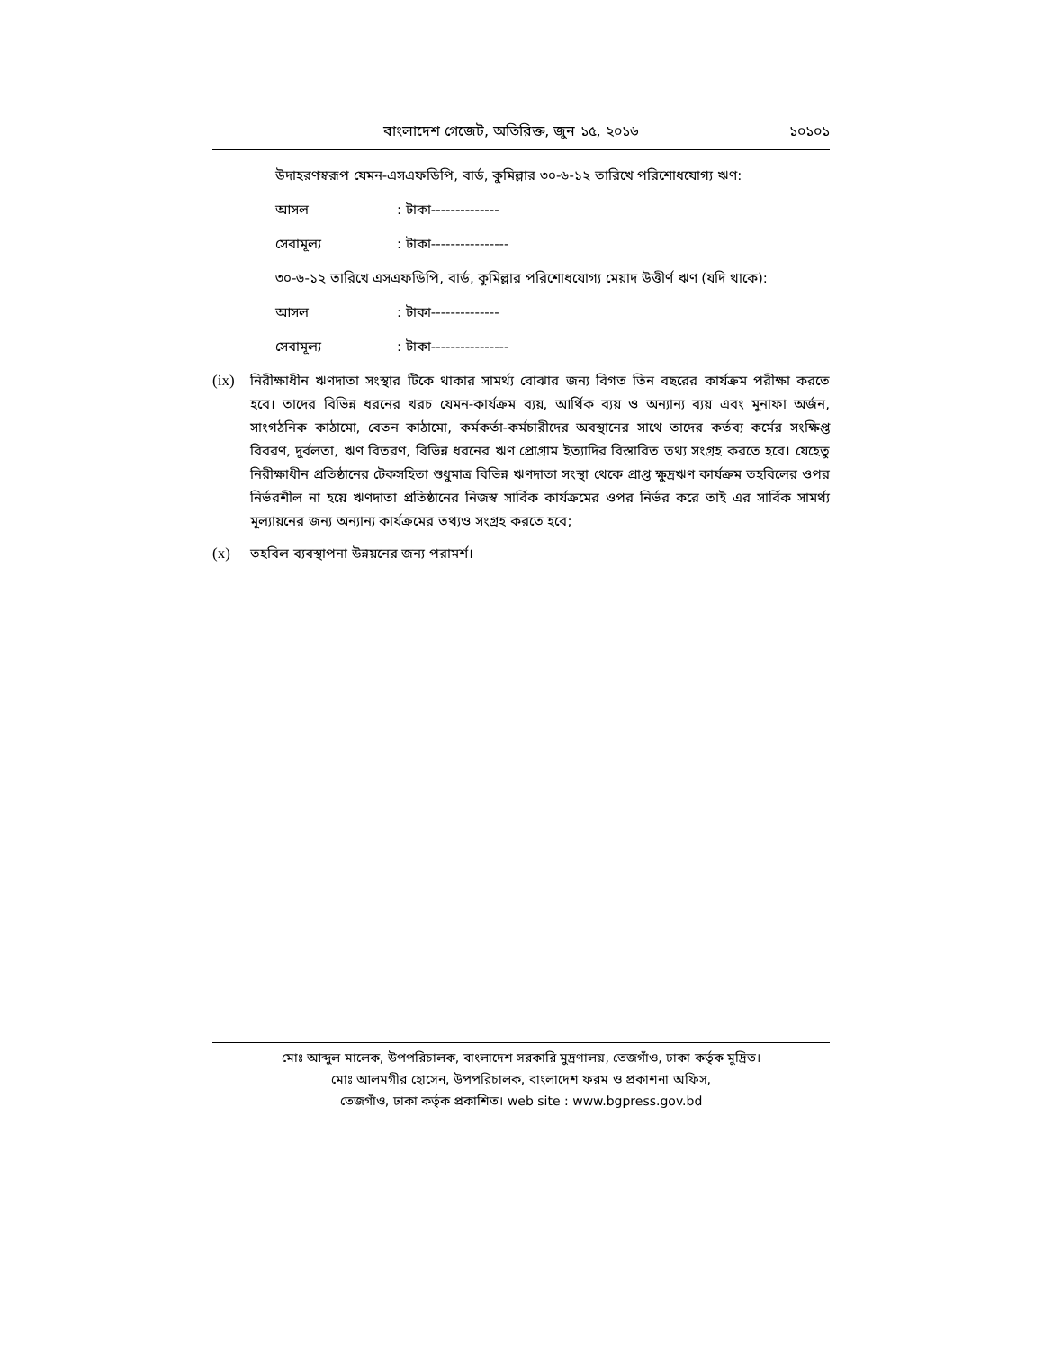বাংলাদেশ গেজেট, অতিরিক্ত, জুন ১৫, ২০১৬ ১০১০১
উদাহরণস্বরূপ যেমন-এসএফডিপি, বার্ড, কুমিল্লার ৩০-৬-১২ তারিখে পরিশোধযোগ্য ঋণ:
আসল: টাকা--------------
সেবামূল্য: টাকা----------------
৩০-৬-১২ তারিখে এসএফডিপি, বার্ড, কুমিল্লার পরিশোধযোগ্য মেয়াদ উত্তীর্ণ ঋণ (যদি থাকে):
আসল: টাকা--------------
সেবামূল্য: টাকা----------------
(ix) নিরীক্ষাধীন ঋণদাতা সংস্থার টিকে থাকার সামর্থ্য বোঝার জন্য বিগত তিন বছরের কার্যক্রম পরীক্ষা করতে হবে। তাদের বিভিন্ন ধরনের খরচ যেমন-কার্যক্রম ব্যয়, আর্থিক ব্যয় ও অন্যান্য ব্যয় এবং মুনাফা অর্জন, সাংগঠনিক কাঠামো, বেতন কাঠামো, কর্মকর্তা-কর্মচারীদের অবস্থানের সাথে তাদের কর্তব্য কর্মের সংক্ষিপ্ত বিবরণ, দুর্বলতা, ঋণ বিতরণ, বিভিন্ন ধরনের ঋণ প্রোগ্রাম ইত্যাদির বিস্তারিত তথ্য সংগ্রহ করতে হবে। যেহেতু নিরীক্ষাধীন প্রতিষ্ঠানের টেকসহিতা শুধুমাত্র বিভিন্ন ঋণদাতা সংস্থা থেকে প্রাপ্ত ক্ষুদ্রঋণ কার্যক্রম তহবিলের ওপর নির্ভরশীল না হয়ে ঋণদাতা প্রতিষ্ঠানের নিজস্ব সার্বিক কার্যক্রমের ওপর নির্ভর করে তাই এর সার্বিক সামর্থ্য মূল্যায়নের জন্য অন্যান্য কার্যক্রমের তথ্যও সংগ্রহ করতে হবে;
(x) তহবিল ব্যবস্থাপনা উন্নয়নের জন্য পরামর্শ।
মোঃ আব্দুল মালেক, উপপরিচালক, বাংলাদেশ সরকারি মুদ্রণালয়, তেজগাঁও, ঢাকা কর্তৃক মুদ্রিত।
মোঃ আলমগীর হোসেন, উপপরিচালক, বাংলাদেশ ফরম ও প্রকাশনা অফিস,
তেজগাঁও, ঢাকা কর্তৃক প্রকাশিত। web site : www.bgpress.gov.bd